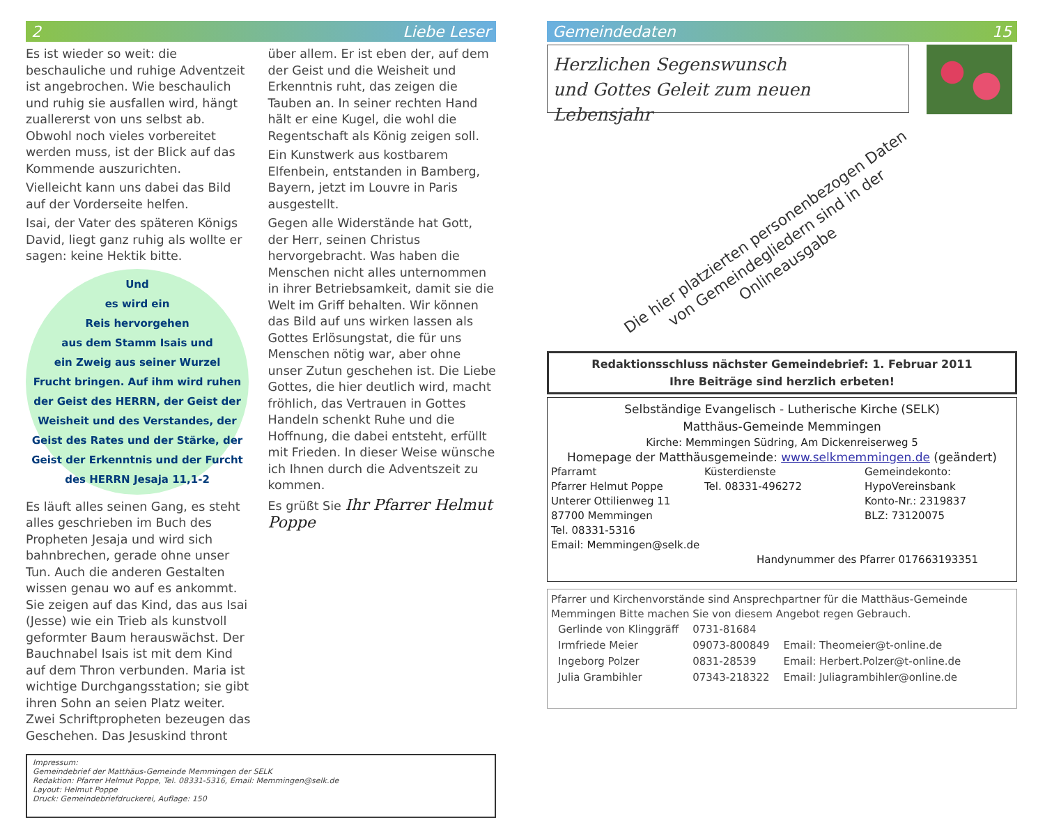2 Liebe Leser
Es ist wieder so weit: die beschauliche und ruhige Adventzeit ist angebrochen. Wie beschaulich und ruhig sie ausfallen wird, hängt zuallererst von uns selbst ab. Obwohl noch vieles vorbereitet werden muss, ist der Blick auf das Kommende auszurichten.
Vielleicht kann uns dabei das Bild auf der Vorderseite helfen.
Isai, der Vater des späteren Königs David, liegt ganz ruhig als wollte er sagen: keine Hektik bitte.
Und
es wird ein
Reis hervorgehen
aus dem Stamm Isais und
ein Zweig aus seiner Wurzel
Frucht bringen. Auf ihm wird ruhen der Geist des HERRN, der Geist der Weisheit und des Verstandes, der Geist des Rates und der Stärke, der Geist der Erkenntnis und der Furcht des HERRN Jesaja 11,1-2
Es läuft alles seinen Gang, es steht alles geschrieben im Buch des Propheten Jesaja und wird sich bahnbrechen, gerade ohne unser Tun. Auch die anderen Gestalten wissen genau wo auf es ankommt. Sie zeigen auf das Kind, das aus Isai (Jesse) wie ein Trieb als kunstvoll geformter Baum herauswächst. Der Bauchnabel Isais ist mit dem Kind auf dem Thron verbunden. Maria ist wichtige Durchgangsstation; sie gibt ihren Sohn an seien Platz weiter. Zwei Schriftpropheten bezeugen das Geschehen. Das Jesuskind thront
über allem. Er ist eben der, auf dem der Geist und die Weisheit und Erkenntnis ruht, das zeigen die Tauben an. In seiner rechten Hand hält er eine Kugel, die wohl die Regentschaft als König zeigen soll.
Ein Kunstwerk aus kostbarem Elfenbein, entstanden in Bamberg, Bayern, jetzt im Louvre in Paris ausgestellt.
Gegen alle Widerstände hat Gott, der Herr, seinen Christus hervorgebracht. Was haben die Menschen nicht alles unternommen in ihrer Betriebsamkeit, damit sie die Welt im Griff behalten. Wir können das Bild auf uns wirken lassen als Gottes Erlösungstat, die für uns Menschen nötig war, aber ohne unser Zutun geschehen ist. Die Liebe Gottes, die hier deutlich wird, macht fröhlich, das Vertrauen in Gottes Handeln schenkt Ruhe und die Hoffnung, die dabei entsteht, erfüllt mit Frieden. In dieser Weise wünsche ich Ihnen durch die Adventszeit zu kommen.
Es grüßt Sie Ihr Pfarrer Helmut Poppe
Impressum:
Gemeindebrief der Matthäus-Gemeinde Memmingen der SELK
Redaktion: Pfarrer Helmut Poppe, Tel. 08331-5316, Email: Memmingen@selk.de
Layout: Helmut Poppe
Druck: Gemeindebriefdruckerei, Auflage: 150
Gemeindedaten 15
Herzlichen Segenswunsch
und Gottes Geleit zum neuen Lebensjahr
Die hier platzierten personenbezogen Daten von Gemeindegliedern sind in der Onlineausgabe
Redaktionsschluss nächster Gemeindebrief: 1. Februar 2011
Ihre Beiträge sind herzlich erbeten!
Selbständige Evangelisch - Lutherische Kirche (SELK)
Matthäus-Gemeinde Memmingen
Kirche: Memmingen Südring, Am Dickenreiserweg 5
Homepage der Matthäusgemeinde: www.selkmemmingen.de (geändert)
Pfarramt
Pfarrer Helmut Poppe
Unterer Ottilienweg 11
87700 Memmingen
Tel. 08331-5316
Email: Memmingen@selk.de
Küsterdienste
Tel. 08331-496272
Gemeindekonto:
HypoVereinsbank
Konto-Nr.: 2319837
BLZ: 73120075
Handynummer des Pfarrer 017663193351
Pfarrer und Kirchenvorstände sind Ansprechpartner für die Matthäus-Gemeinde Memmingen Bitte machen Sie von diesem Angebot regen Gebrauch.
| Gerlinde von Klinggräff | 0731-81684 | |
| Irmfriede Meier | 09073-800849 | Email: Theomeier@t-online.de |
| Ingeborg Polzer | 0831-28539 | Email: Herbert.Polzer@t-online.de |
| Julia Grambihler | 07343-218322 | Email: Juliagrambihler@online.de |